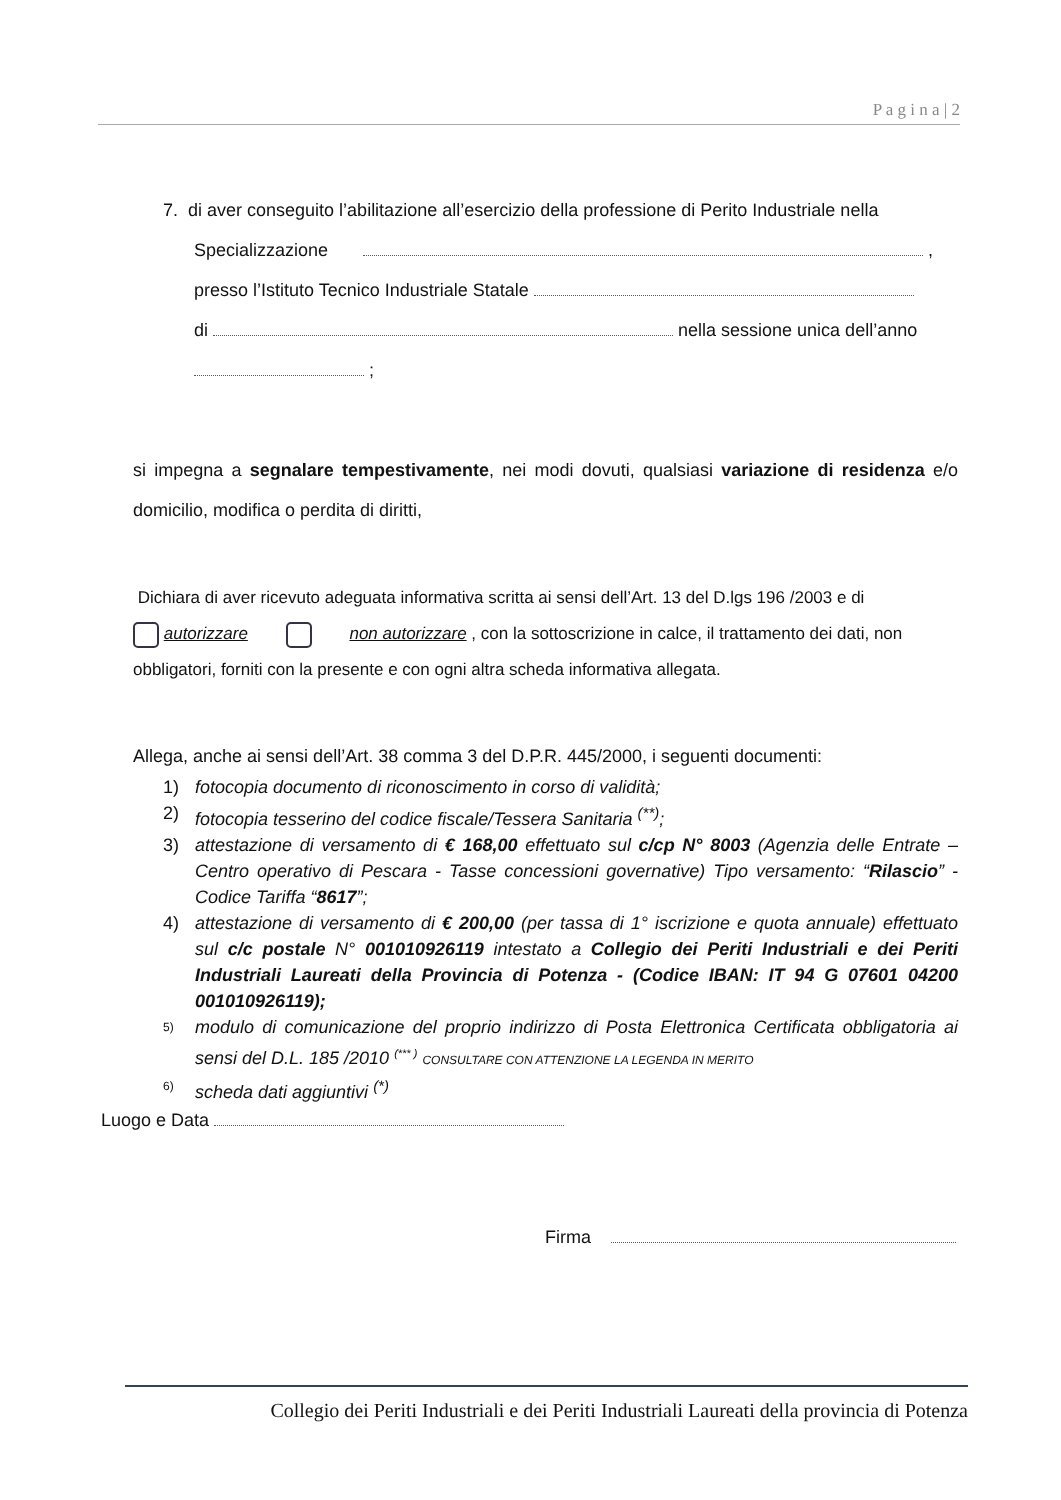P a g i n a | 2
7. di aver conseguito l’abilitazione all’esercizio della professione di Perito Industriale nella
Specializzazione ,
presso l’Istituto Tecnico Industriale Statale
di nella sessione unica dell’anno
;
si impegna a segnalare tempestivamente, nei modi dovuti, qualsiasi variazione di residenza e/o domicilio, modifica o perdita di diritti,
Dichiara di aver ricevuto adeguata informativa scritta ai sensi dell’Art. 13 del D.lgs 196 /2003 e di
autorizzare non autorizzare , con la sottoscrizione in calce, il trattamento dei dati, non obbligatori, forniti con la presente e con ogni altra scheda informativa allegata.
Allega, anche ai sensi dell’Art. 38 comma 3 del D.P.R. 445/2000, i seguenti documenti:
1) fotocopia documento di riconoscimento in corso di validità;
2) fotocopia tesserino del codice fiscale/Tessera Sanitaria <sup>(**)</sup>;
3) attestazione di versamento di € 168,00 effettuato sul c/cp N° 8003 (Agenzia delle Entrate – Centro operativo di Pescara - Tasse concessioni governative) Tipo versamento: “Rilascio” - Codice Tariffa “8617”;
4) attestazione di versamento di € 200,00 (per tassa di 1° iscrizione e quota annuale) effettuato sul c/c postale N° 001010926119 intestato a Collegio dei Periti Industriali e dei Periti Industriali Laureati della Provincia di Potenza - (Codice IBAN: IT 94 G 07601 04200 001010926119);
5) modulo di comunicazione del proprio indirizzo di Posta Elettronica Certificata obbligatoria ai sensi del D.L. 185 /2010 <sup>(*** )</sup> CONSULTARE CON ATTENZIONE LA LEGENDA IN MERITO
6) scheda dati aggiuntivi <sup>(*)</sup>
Luogo e Data
Firma
Collegio dei Periti Industriali e dei Periti Industriali Laureati della provincia di Potenza